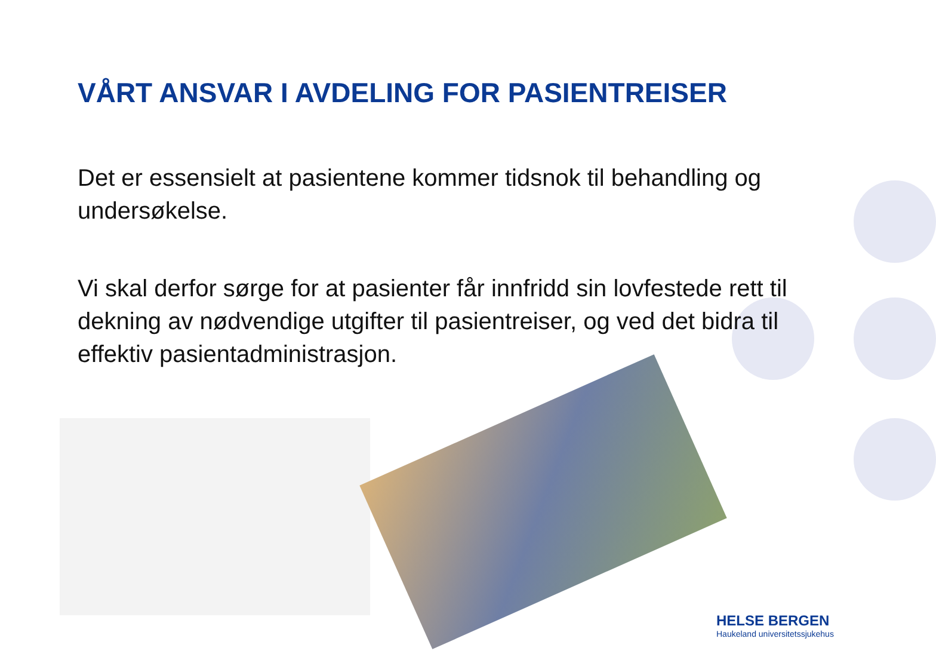VÅRT ANSVAR I AVDELING FOR PASIENTREISER
Det er essensielt at pasientene kommer tidsnok til behandling og undersøkelse.
Vi skal derfor sørge for at pasienter får innfridd sin lovfestede rett til dekning av nødvendige utgifter til pasientreiser, og ved det bidra til effektiv pasientadministrasjon.
HELSE BERGEN
Haukeland universitetssjukehus